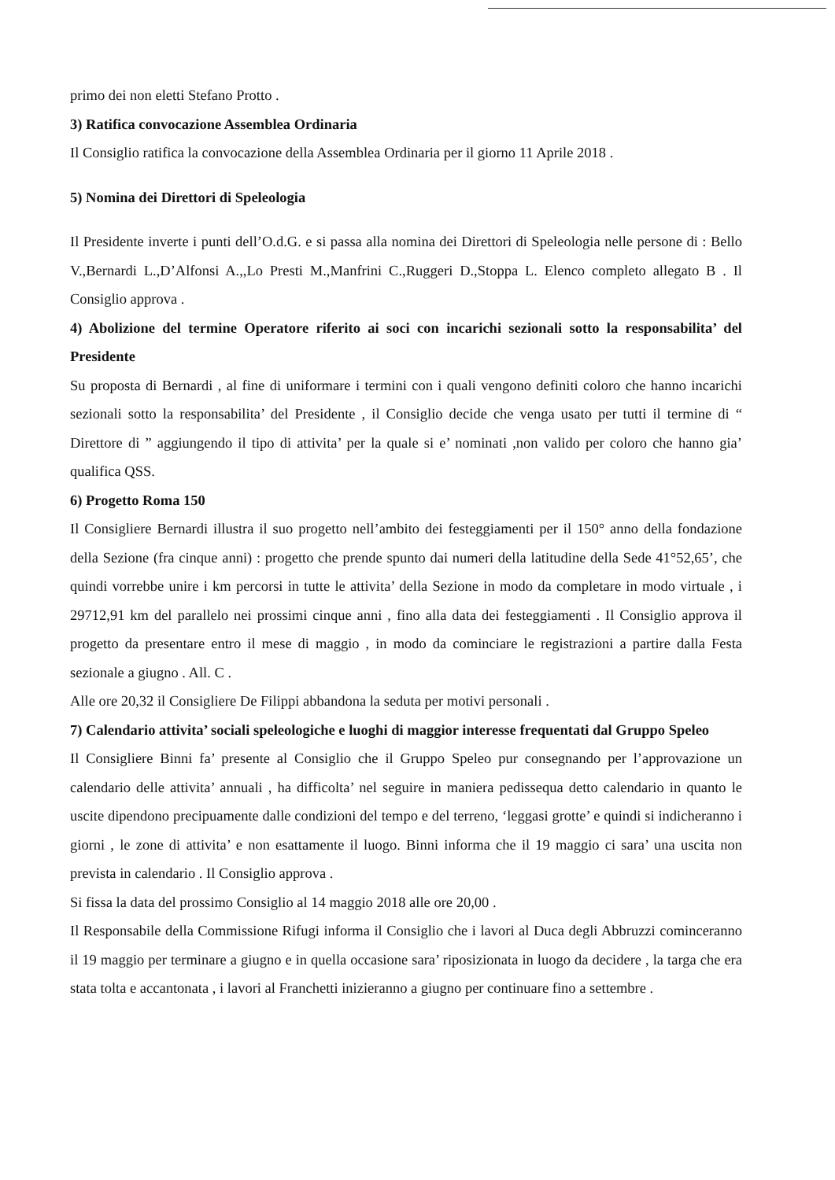primo dei non eletti Stefano Protto .
3) Ratifica convocazione Assemblea Ordinaria
Il Consiglio ratifica la convocazione della Assemblea Ordinaria per il giorno 11 Aprile 2018 .
5) Nomina dei Direttori di Speleologia
Il Presidente inverte i punti dell’O.d.G. e si passa alla nomina dei Direttori di Speleologia nelle persone di : Bello V.,Bernardi L.,D’Alfonsi A.,,Lo Presti M.,Manfrini C.,Ruggeri D.,Stoppa L. Elenco completo allegato B . Il Consiglio approva .
4) Abolizione del termine Operatore riferito ai soci con incarichi sezionali sotto la responsabilita’ del Presidente
Su proposta di Bernardi , al fine di uniformare i termini con i quali vengono definiti coloro che hanno incarichi sezionali sotto la responsabilita’ del Presidente , il Consiglio decide che venga usato per tutti il termine di “ Direttore di ” aggiungendo il tipo di attivita’ per la quale si e’ nominati ,non valido per coloro che hanno gia’ qualifica QSS.
6) Progetto Roma 150
Il Consigliere Bernardi illustra il suo progetto nell’ambito dei festeggiamenti per il 150° anno della fondazione della Sezione (fra cinque anni) : progetto che prende spunto dai numeri della latitudine della Sede 41°52,65’, che quindi vorrebbe unire i km percorsi in tutte le attivita’ della Sezione in modo da completare in modo virtuale , i 29712,91 km del parallelo nei prossimi cinque anni , fino alla data dei festeggiamenti . Il Consiglio approva il progetto da presentare entro il mese di maggio , in modo da cominciare le registrazioni a partire dalla Festa sezionale a giugno . All. C .
Alle ore 20,32 il Consigliere De Filippi abbandona la seduta per motivi personali .
7) Calendario attivita’ sociali speleologiche e luoghi di maggior interesse frequentati dal Gruppo Speleo
Il Consigliere Binni fa’ presente al Consiglio che il Gruppo Speleo pur consegnando per l’approvazione un calendario delle attivita’ annuali , ha difficolta’ nel seguire in maniera pedissequa detto calendario in quanto le uscite dipendono precipuamente dalle condizioni del tempo e del terreno, ‘leggasi grotte’ e quindi si indicheranno i giorni , le zone di attivita’ e non esattamente il luogo. Binni informa che il 19 maggio ci sara’ una uscita non prevista in calendario . Il Consiglio approva .
Si fissa la data del prossimo Consiglio al 14 maggio 2018 alle ore 20,00 .
Il Responsabile della Commissione Rifugi informa il Consiglio che i lavori al Duca degli Abbruzzi cominceranno il 19 maggio per terminare a giugno e in quella occasione sara’ riposizionata in luogo da decidere , la targa che era stata tolta e accantonata , i lavori al Franchetti inizieranno a giugno per continuare fino a settembre .